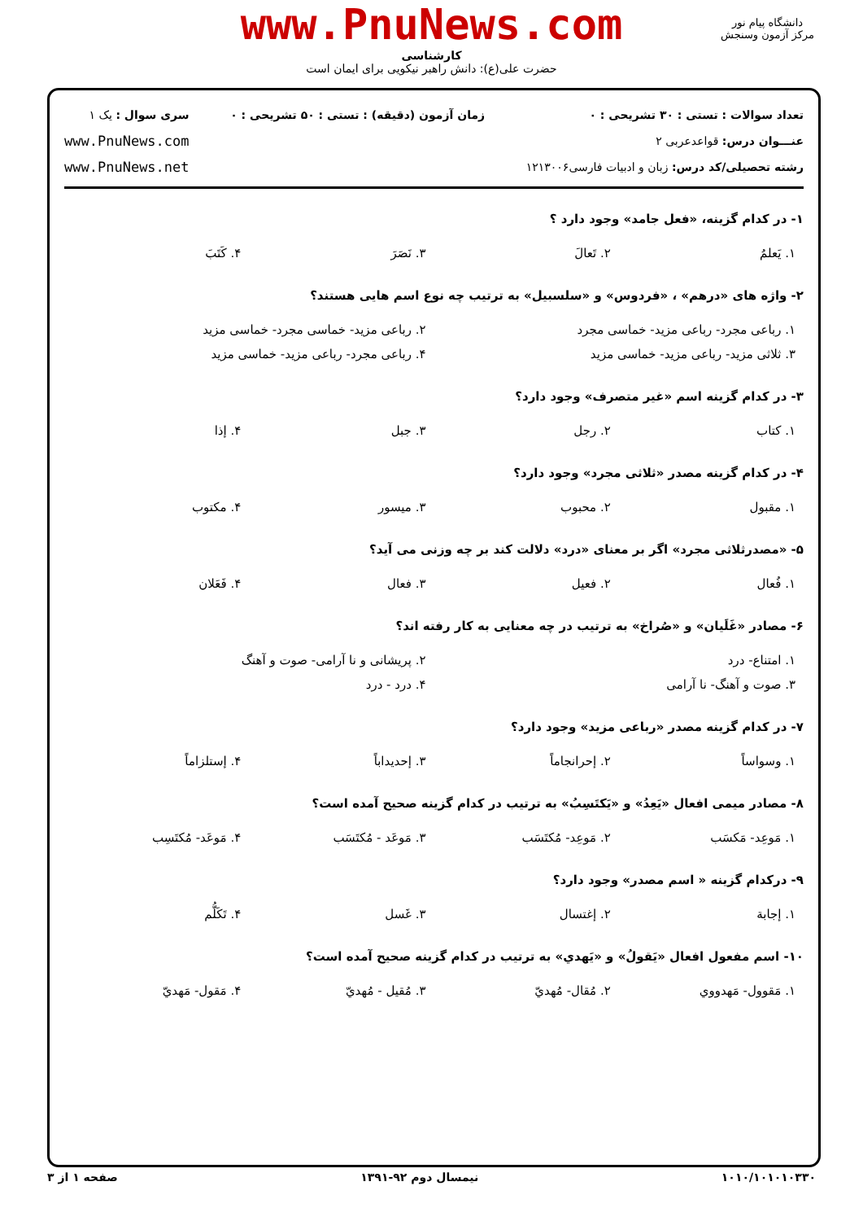www.PnuNews.com
کارشناسی
حضرت علی(ع): دانش راهبر نیکویی برای ایمان است
دانشگاه پیام نور
مرکز آزمون وسنجش
تعداد سوالات : تستی : ۳۰ تشریحی : ۰
عنـــوان درس: قواعدعربی ۲
رشته تحصیلی/کد درس: زبان و ادبیات فارسی۱۲۱۳۰۰۶
زمان آزمون (دقیقه) : تستی : ۵۰ تشریحی : ۰
سری سوال : یک ۱
www.PnuNews.com
www.PnuNews.net
۱- در کدام گزینه، «فعل جامد» وجود دارد ؟
| ۱. یَعلمُ | ۲. تَعالَ | ۳. نَصَرَ | ۴. کَتَبَ |
۲- واژه های «درهم» ، «فردوس» و «سلسبیل» به ترتیب چه نوع اسم هایی هستند؟
| ۱. رباعی مجرد- رباعی مزید- خماسی مجرد | ۲. رباعی مزید- خماسی مجرد- خماسی مزید |
| ۳. ثلاثی مزید- رباعی مزید- خماسی مزید | ۴. رباعی مجرد- رباعی مزید- خماسی مزید |
۳- در کدام گزینه اسم «غیر متصرف» وجود دارد؟
| ۱. کتاب | ۲. رجل | ۳. جبل | ۴. إذا |
۴- در کدام گزینه مصدر «ثلاثی مجرد» وجود دارد؟
| ۱. مقبول | ۲. محبوب | ۳. میسور | ۴. مکتوب |
۵- «مصدرثلاثی مجرد» اگر بر معنای «درد» دلالت کند بر چه وزنی می آید؟
| ۱. فُعال | ۲. فعیل | ۳. فعال | ۴. فَعَلان |
۶- مصادر «غَلَیان» و «صُراخ» به ترتیب در چه معنایی به کار رفته اند؟
| ۱. امتناع- درد | ۲. پریشانی و نا آرامی- صوت و آهنگ |
| ۳. صوت و آهنگ- نا آرامی | ۴. درد - درد |
۷- در کدام گزینه مصدر «رباعی مزید» وجود دارد؟
| ۱. وسواساً | ۲. إحرانجاماً | ۳. إحدیداباً | ۴. إستلزاماً |
۸- مصادر میمی افعال «یَعِدُ» و «یَکتَسِبُ» به ترتیب در کدام گزینه صحیح آمده است؟
| ۱. مَوعِد- مَکسَب | ۲. مَوعِد- مُکتَسَب | ۳. مَوعَد - مُکتَسَب | ۴. مَوعَد- مُکتَسِب |
۹- درکدام گزینه « اسم مصدر» وجود دارد؟
| ۱. إجابة | ۲. إغتسال | ۳. غَسل | ۴. تَکَلُّم |
۱۰- اسم مفعول افعال «یَقولُ» و «یَهدي» به ترتیب در کدام گزینه صحیح آمده است؟
| ۱. مَقوول- مَهدووي | ۲. مُقال- مُهديّ | ۳. مُقیل - مُهديّ | ۴. مَقول- مَهديّ |
۱۰۱۰/۱۰۱۰۱۰۳۳۰ نیمسال دوم ۹۲-۱۳۹۱ صفحه ۱ از ۳